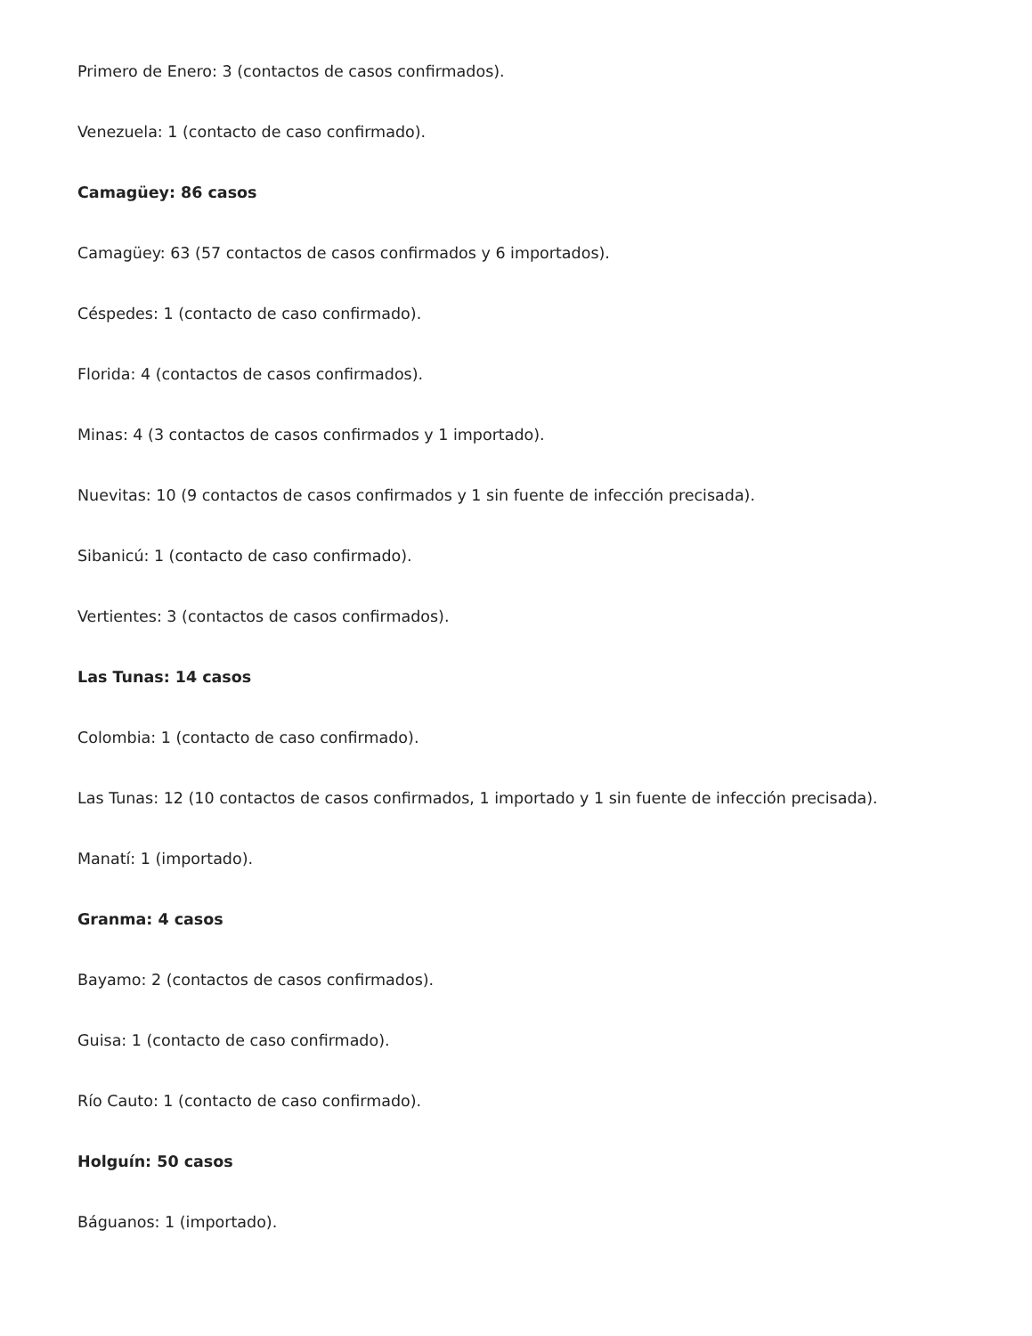Primero de Enero: 3 (contactos de casos confirmados).
Venezuela: 1 (contacto de caso confirmado).
Camagüey: 86 casos
Camagüey: 63 (57 contactos de casos confirmados y 6 importados).
Céspedes: 1 (contacto de caso confirmado).
Florida: 4 (contactos de casos confirmados).
Minas: 4 (3 contactos de casos confirmados y 1 importado).
Nuevitas: 10 (9 contactos de casos confirmados y 1 sin fuente de infección precisada).
Sibanicú: 1 (contacto de caso confirmado).
Vertientes: 3 (contactos de casos confirmados).
Las Tunas: 14 casos
Colombia: 1 (contacto de caso confirmado).
Las Tunas: 12 (10 contactos de casos confirmados, 1 importado y 1 sin fuente de infección precisada).
Manatí: 1 (importado).
Granma: 4 casos
Bayamo: 2 (contactos de casos confirmados).
Guisa: 1 (contacto de caso confirmado).
Río Cauto: 1 (contacto de caso confirmado).
Holguín: 50 casos
Báguanos: 1 (importado).